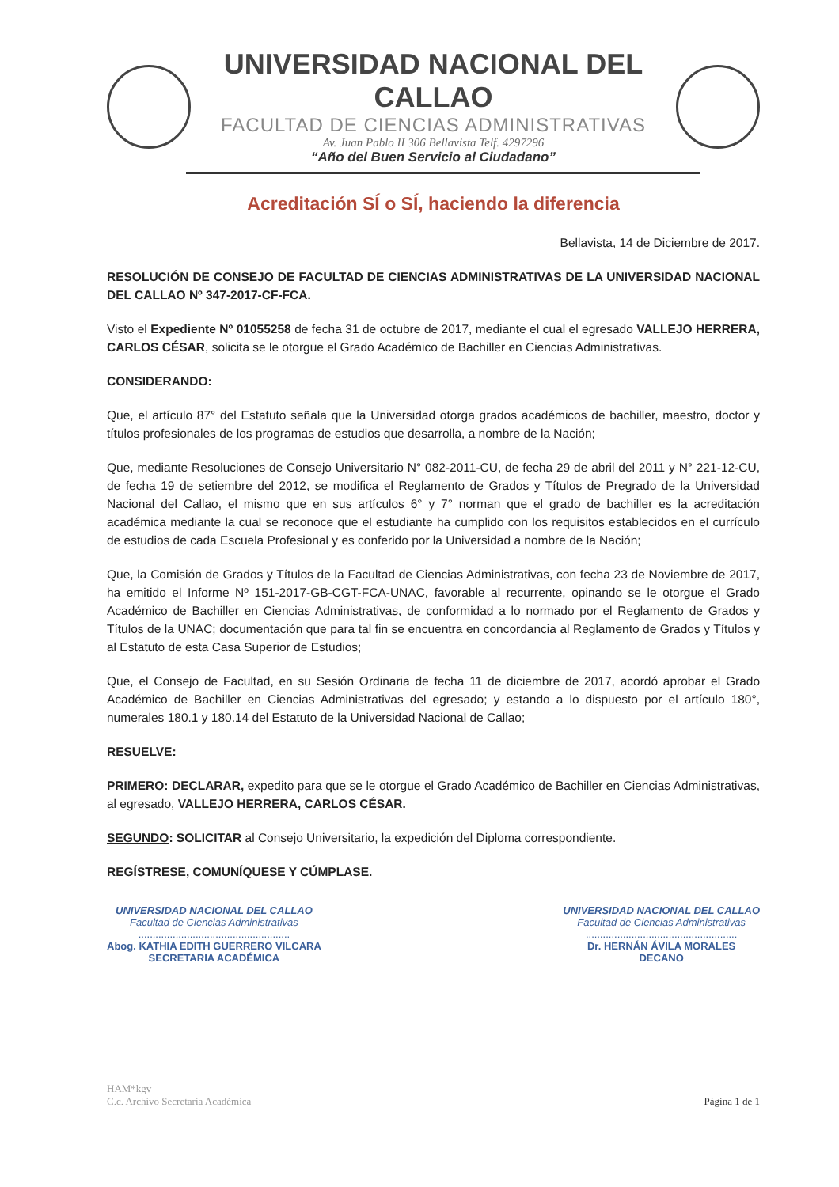UNIVERSIDAD NACIONAL DEL CALLAO
FACULTAD DE CIENCIAS ADMINISTRATIVAS
Av. Juan Pablo II 306 Bellavista Telf. 4297296
“Año del Buen Servicio al Ciudadano”
Acreditación SÍ o SÍ, haciendo la diferencia
Bellavista, 14 de Diciembre de 2017.
RESOLUCIÓN DE CONSEJO DE FACULTAD DE CIENCIAS ADMINISTRATIVAS DE LA UNIVERSIDAD NACIONAL DEL CALLAO Nº 347-2017-CF-FCA.
Visto el Expediente Nº 01055258 de fecha 31 de octubre de 2017, mediante el cual el egresado VALLEJO HERRERA, CARLOS CÉSAR, solicita se le otorgue el Grado Académico de Bachiller en Ciencias Administrativas.
CONSIDERANDO:
Que, el artículo 87° del Estatuto señala que la Universidad otorga grados académicos de bachiller, maestro, doctor y títulos profesionales de los programas de estudios que desarrolla, a nombre de la Nación;
Que, mediante Resoluciones de Consejo Universitario N° 082-2011-CU, de fecha 29 de abril del 2011 y N° 221-12-CU, de fecha 19 de setiembre del 2012, se modifica el Reglamento de Grados y Títulos de Pregrado de la Universidad Nacional del Callao, el mismo que en sus artículos 6° y 7° norman que el grado de bachiller es la acreditación académica mediante la cual se reconoce que el estudiante ha cumplido con los requisitos establecidos en el currículo de estudios de cada Escuela Profesional y es conferido por la Universidad a nombre de la Nación;
Que, la Comisión de Grados y Títulos de la Facultad de Ciencias Administrativas, con fecha 23 de Noviembre de 2017, ha emitido el Informe Nº 151-2017-GB-CGT-FCA-UNAC, favorable al recurrente, opinando se le otorgue el Grado Académico de Bachiller en Ciencias Administrativas, de conformidad a lo normado por el Reglamento de Grados y Títulos de la UNAC; documentación que para tal fin se encuentra en concordancia al Reglamento de Grados y Títulos y al Estatuto de esta Casa Superior de Estudios;
Que, el Consejo de Facultad, en su Sesión Ordinaria de fecha 11 de diciembre de 2017, acordó aprobar el Grado Académico de Bachiller en Ciencias Administrativas del egresado; y estando a lo dispuesto por el artículo 180°, numerales 180.1 y 180.14 del Estatuto de la Universidad Nacional de Callao;
RESUELVE:
PRIMERO: DECLARAR, expedito para que se le otorgue el Grado Académico de Bachiller en Ciencias Administrativas, al egresado, VALLEJO HERRERA, CARLOS CÉSAR.
SEGUNDO: SOLICITAR al Consejo Universitario, la expedición del Diploma correspondiente.
REGÍSTRESE, COMUNÍQUESE Y CÚMPLASE.
UNIVERSIDAD NACIONAL DEL CALLAO
Facultad de Ciencias Administrativas
.....................................................
Abog. KATHIA EDITH GUERRERO VILCARA
SECRETARIA ACADÉMICA
UNIVERSIDAD NACIONAL DEL CALLAO
Facultad de Ciencias Administrativas
.....................................................
Dr. HERNÁN ÁVILA MORALES
DECANO
HAM*kgv
C.c. Archivo Secretaria Académica
Página 1 de 1